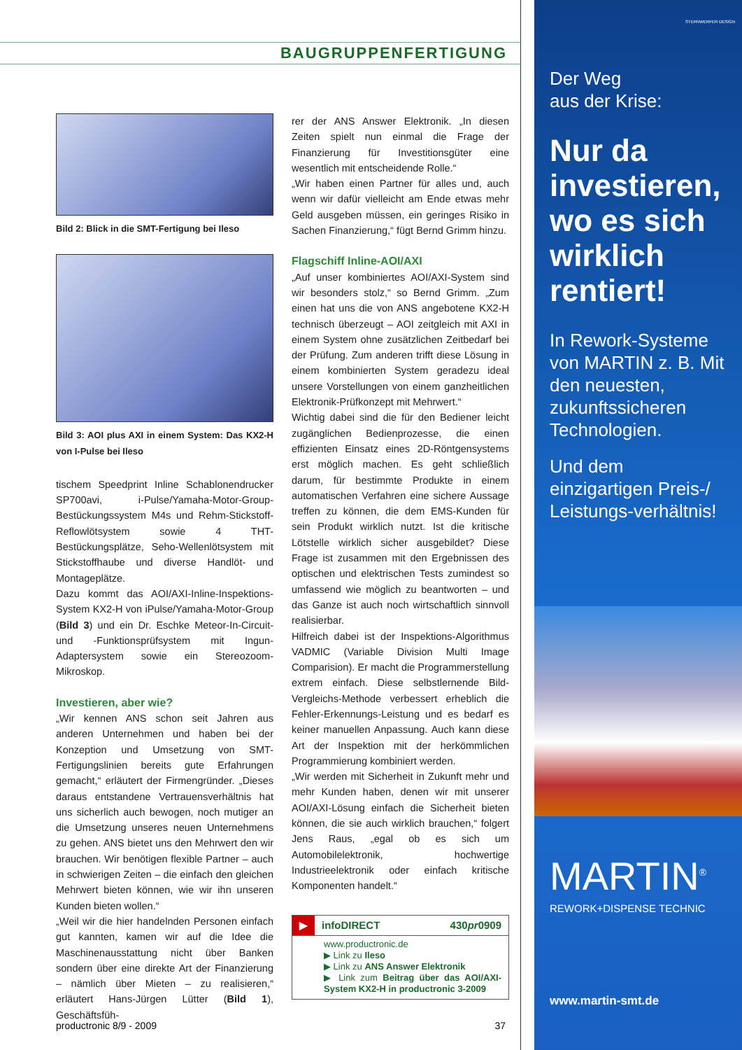BAUGRUPPENFERTIGUNG
Bild 2: Blick in die SMT-Fertigung bei Ileso
Bild 3: AOI plus AXI in einem System: Das KX2-H von I-Pulse bei Ileso
tischem Speedprint Inline Schablonendrucker SP700avi, i-Pulse/Yamaha-Motor-Group-Bestückungssystem M4s und Rehm-Stickstoff-Reflowlötsystem sowie 4 THT-Bestückungsplätze, Seho-Wellenlötsystem mit Stickstoffhaube und diverse Handlöt- und Montageplätze.
Dazu kommt das AOI/AXI-Inline-Inspektions-System KX2-H von iPulse/Yamaha-Motor-Group (Bild 3) und ein Dr. Eschke Meteor-In-Circuit- und -Funktionsprüfsystem mit Ingun-Adaptersystem sowie ein Stereozoom-Mikroskop.
Investieren, aber wie?
„Wir kennen ANS schon seit Jahren aus anderen Unternehmen und haben bei der Konzeption und Umsetzung von SMT-Fertigungslinien bereits gute Erfahrungen gemacht,“ erläutert der Firmengründer. „Dieses daraus entstandene Vertrauensverhältnis hat uns sicherlich auch bewogen, noch mutiger an die Umsetzung unseres neuen Unternehmens zu gehen. ANS bietet uns den Mehrwert den wir brauchen. Wir benötigen flexible Partner – auch in schwierigen Zeiten – die einfach den gleichen Mehrwert bieten können, wie wir ihn unseren Kunden bieten wollen.“
„Weil wir die hier handelnden Personen einfach gut kannten, kamen wir auf die Idee die Maschinenausstattung nicht über Banken sondern über eine direkte Art der Finanzierung – nämlich über Mieten – zu realisieren,“ erläutert Hans-Jürgen Lütter (Bild 1), Geschäftsfüh-
rer der ANS Answer Elektronik. „In diesen Zeiten spielt nun einmal die Frage der Finanzierung für Investitionsgüter eine wesentlich mit entscheidende Rolle.“
„Wir haben einen Partner für alles und, auch wenn wir dafür vielleicht am Ende etwas mehr Geld ausgeben müssen, ein geringes Risiko in Sachen Finanzierung,“ fügt Bernd Grimm hinzu.
Flagschiff Inline-AOI/AXI
„Auf unser kombiniertes AOI/AXI-System sind wir besonders stolz,“ so Bernd Grimm. „Zum einen hat uns die von ANS angebotene KX2-H technisch überzeugt – AOI zeitgleich mit AXI in einem System ohne zusätzlichen Zeitbedarf bei der Prüfung. Zum anderen trifft diese Lösung in einem kombinierten System geradezu ideal unsere Vorstellungen von einem ganzheitlichen Elektronik-Prüfkonzept mit Mehrwert.“
Wichtig dabei sind die für den Bediener leicht zugänglichen Bedienprozesse, die einen effizienten Einsatz eines 2D-Röntgensystems erst möglich machen. Es geht schließlich darum, für bestimmte Produkte in einem automatischen Verfahren eine sichere Aussage treffen zu können, die dem EMS-Kunden für sein Produkt wirklich nutzt. Ist die kritische Lötstelle wirklich sicher ausgebildet? Diese Frage ist zusammen mit den Ergebnissen des optischen und elektrischen Tests zumindest so umfassend wie möglich zu beantworten – und das Ganze ist auch noch wirtschaftlich sinnvoll realisierbar.
Hilfreich dabei ist der Inspektions-Algorithmus VADMIC (Variable Division Multi Image Comparision). Er macht die Programmerstellung extrem einfach. Diese selbstlernende Bild-Vergleichs-Methode verbessert erheblich die Fehler-Erkennungs-Leistung und es bedarf es keiner manuellen Anpassung. Auch kann diese Art der Inspektion mit der herkömmlichen Programmierung kombiniert werden.
„Wir werden mit Sicherheit in Zukunft mehr und mehr Kunden haben, denen wir mit unserer AOI/AXI-Lösung einfach die Sicherheit bieten können, die sie auch wirklich brauchen,“ folgert Jens Raus, „egal ob es sich um Automobilelektronik, hochwertige Industrieelektronik oder einfach kritische Komponenten handelt.“
▶ infoDIRECT 430pr0909
www.productronic.de
▶ Link zu Ileso
▶ Link zu ANS Answer Elektronik
▶ Link zum Beitrag über das AOI/AXI-System KX2-H in productronic 3-2009
productronic 8/9 - 2009 37
STERNWERFER DESIGN
Der Weg
aus der Krise:
Nur da investieren, wo es sich wirklich rentiert!
In Rework-Systeme von MARTIN z. B. Mit den neuesten, zukunftssicheren Technologien.
Und dem einzigartigen Preis-/ Leistungs-verhältnis!
MARTIN<sup>®</sup>
REWORK+DISPENSE TECHNIC
www.martin-smt.de